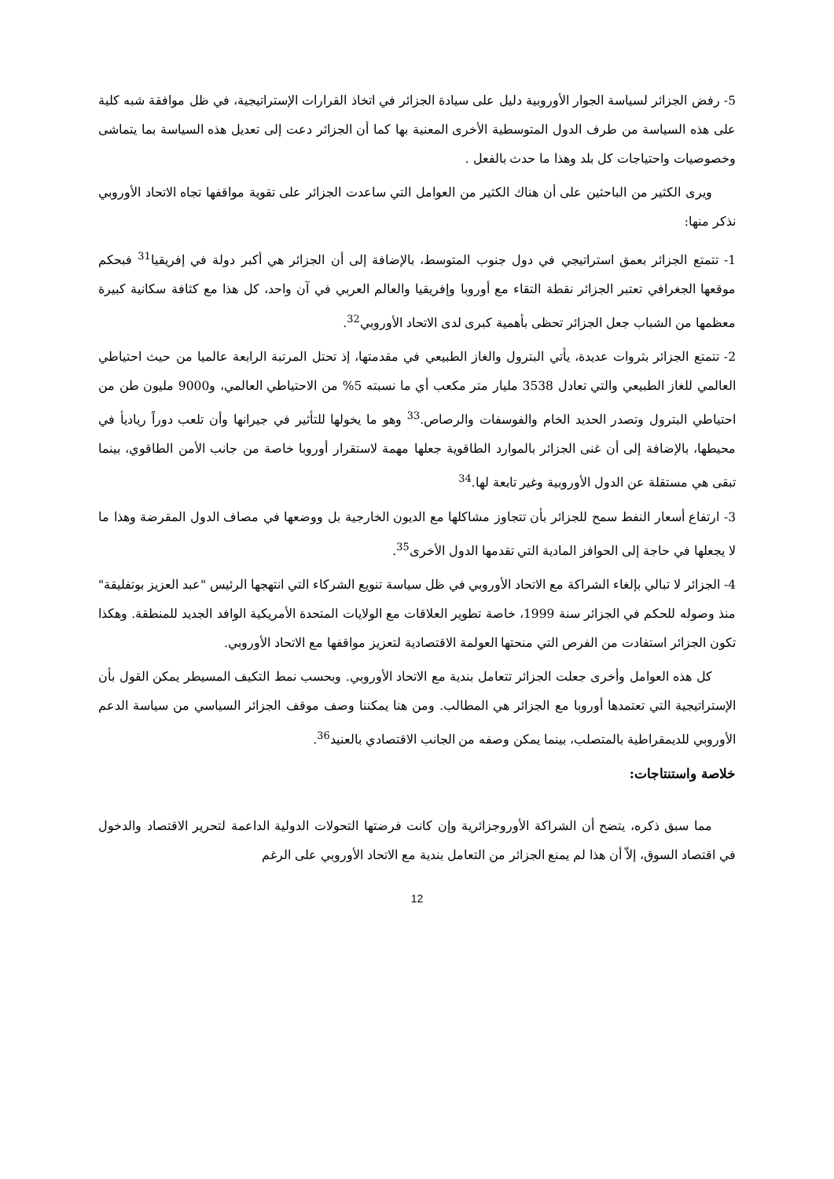5- رفض الجزائر لسياسة الجوار الأوروبية دليل على سيادة الجزائر في اتخاذ القرارات الإستراتيجية، في ظل موافقة شبه كلية على هذه السياسة من طرف الدول المتوسطية الأخرى المعنية بها كما أن الجزائر دعت إلى تعديل هذه السياسة بما يتماشى وخصوصيات واحتياجات كل بلد وهذا ما حدث بالفعل .
ويرى الكثير من الباحثين على أن هناك الكثير من العوامل التي ساعدت الجزائر على تقوية مواقفها تجاه الاتحاد الأوروبي نذكر منها:
1- تتمتع الجزائر بعمق استراتيجي في دول جنوب المتوسط، بالإضافة إلى أن الجزائر هي أكبر دولة في إفريقيا<sup>31</sup> فبحكم موقعها الجغرافي تعتبر الجزائر نقطة التقاء مع أوروبا وإفريقيا والعالم العربي في آن واحد، كل هذا مع كثافة سكانية كبيرة معظمها من الشباب جعل الجزائر تحظى بأهمية كبرى لدى الاتحاد الأوروبي<sup>32</sup>.
2- تتمتع الجزائر بثروات عديدة، يأتي البترول والغاز الطبيعي في مقدمتها، إذ تحتل المرتبة الرابعة عالميا من حيث احتياطي العالمي للغاز الطبيعي والتي تعادل 3538 مليار متر مكعب أي ما نسبته 5% من الاحتياطي العالمي، و9000 مليون طن من احتياطي البترول وتصدر الحديد الخام والفوسفات والرصاص.<sup>33</sup> وهو ما يخولها للتأثير في جيرانها وأن تلعب دوراً رياديأ في محيطها، بالإضافة إلى أن غنى الجزائر بالموارد الطاقوية جعلها مهمة لاستقرار أوروبا خاصة من جانب الأمن الطاقوي، بينما تبقى هي مستقلة عن الدول الأوروبية وغير تابعة لها.<sup>34</sup>
3- ارتفاع أسعار النفط سمح للجزائر بأن تتجاوز مشاكلها مع الديون الخارجية بل ووضعها في مصاف الدول المقرضة وهذا ما لا يجعلها في حاجة إلى الحوافز المادية التي تقدمها الدول الأخرى<sup>35</sup>.
4- الجزائر لا تبالي بإلغاء الشراكة مع الاتحاد الأوروبي في ظل سياسة تنويع الشركاء التي انتهجها الرئيس "عبد العزيز بوتفليقة" منذ وصوله للحكم في الجزائر سنة 1999، خاصة تطوير العلاقات مع الولايات المتحدة الأمريكية الوافد الجديد للمنطقة. وهكذا تكون الجزائر استفادت من الفرص التي منحتها العولمة الاقتصادية لتعزيز مواقفها مع الاتحاد الأوروبي.
كل هذه العوامل وأخرى جعلت الجزائر تتعامل بندية مع الاتحاد الأوروبي. وبحسب نمط التكيف المسيطر يمكن القول بأن الإستراتيجية التي تعتمدها أوروبا مع الجزائر هي المطالب. ومن هنا يمكننا وصف موقف الجزائر السياسي من سياسة الدعم الأوروبي للديمقراطية بالمتصلب، بينما يمكن وصفه من الجانب الاقتصادي بالعنيد<sup>36</sup>.
خلاصة واستنتاجات:
مما سبق ذكره، يتضح أن الشراكة الأوروجزائرية وإن كانت فرضتها التحولات الدولية الداعمة لتحرير الاقتصاد والدخول في اقتصاد السوق، إلاّ أن هذا لم يمنع الجزائر من التعامل بندية مع الاتحاد الأوروبي على الرغم
12